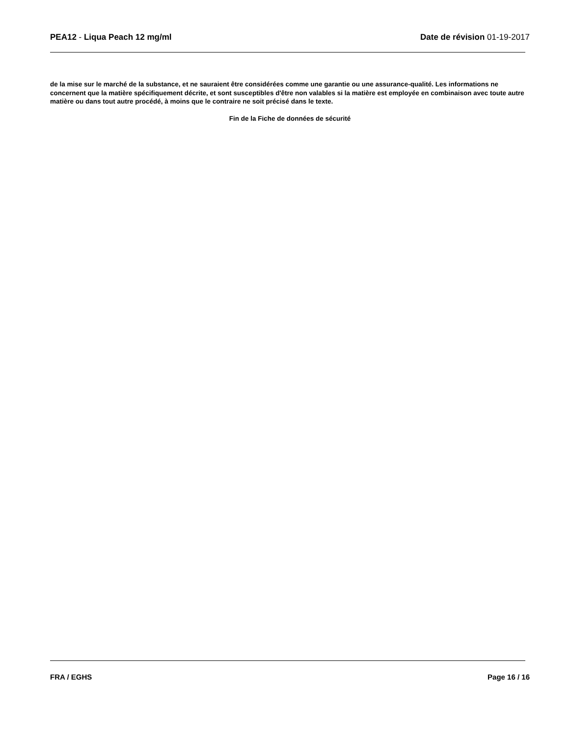PEA12 - Liqua Peach 12 mg/ml Date de révision 01-19-2017
de la mise sur le marché de la substance, et ne sauraient être considérées comme une garantie ou une assurance-qualité. Les informations ne concernent que la matière spécifiquement décrite, et sont susceptibles d'être non valables si la matière est employée en combinaison avec toute autre matière ou dans tout autre procédé, à moins que le contraire ne soit précisé dans le texte.
Fin de la Fiche de données de sécurité
FRA / EGHS Page 16 / 16